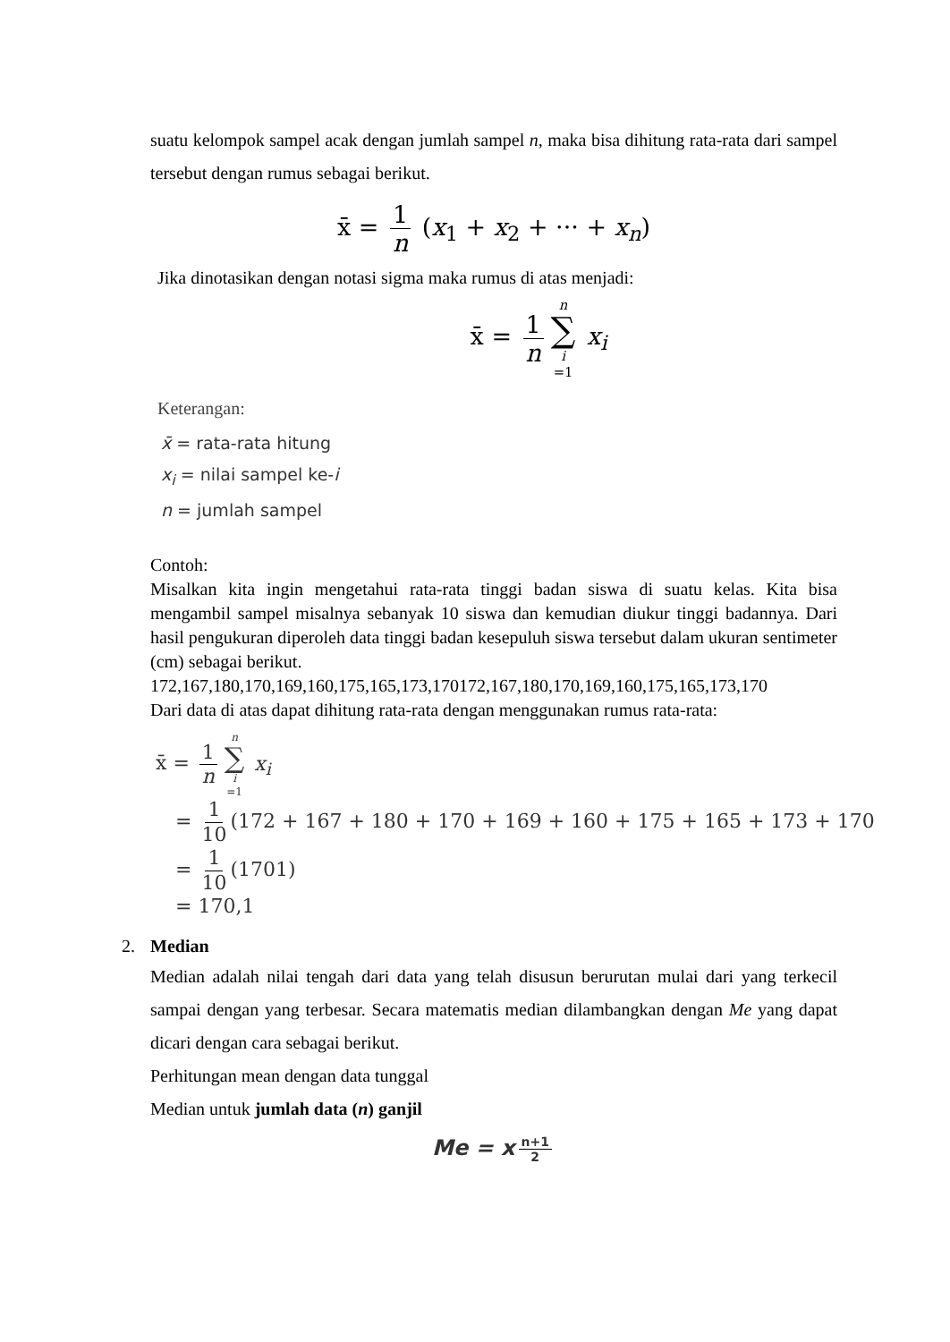suatu kelompok sampel acak dengan jumlah sampel n, maka bisa dihitung rata-rata dari sampel tersebut dengan rumus sebagai berikut.
x̄ = 1 n (x<sub>1</sub> + x<sub>2</sub> + ··· + x<sub>n</sub>)
Jika dinotasikan dengan notasi sigma maka rumus di atas menjadi:
x̄ = 1 n n ∑ i =1 x<sub>i</sub>
Keterangan:
x̄ = rata-rata hitung
x<sub>i</sub> = nilai sampel ke-i
n = jumlah sampel
Contoh:
Misalkan kita ingin mengetahui rata-rata tinggi badan siswa di suatu kelas. Kita bisa mengambil sampel misalnya sebanyak 10 siswa dan kemudian diukur tinggi badannya. Dari hasil pengukuran diperoleh data tinggi badan kesepuluh siswa tersebut dalam ukuran sentimeter (cm) sebagai berikut.
172,167,180,170,169,160,175,165,173,170172,167,180,170,169,160,175,165,173,170
Dari data di atas dapat dihitung rata-rata dengan menggunakan rumus rata-rata:
x̄ = 1 n n ∑ i =1 x<sub>i</sub>
= 1 10 (172 + 167 + 180 + 170 + 169 + 160 + 175 + 165 + 173 + 170
= 1 10 (1701)
= 170,1
2. Median
Median adalah nilai tengah dari data yang telah disusun berurutan mulai dari yang terkecil sampai dengan yang terbesar. Secara matematis median dilambangkan dengan Me yang dapat dicari dengan cara sebagai berikut.
Perhitungan mean dengan data tunggal
Median untuk jumlah data (n) ganjil
Me = x n+1 2